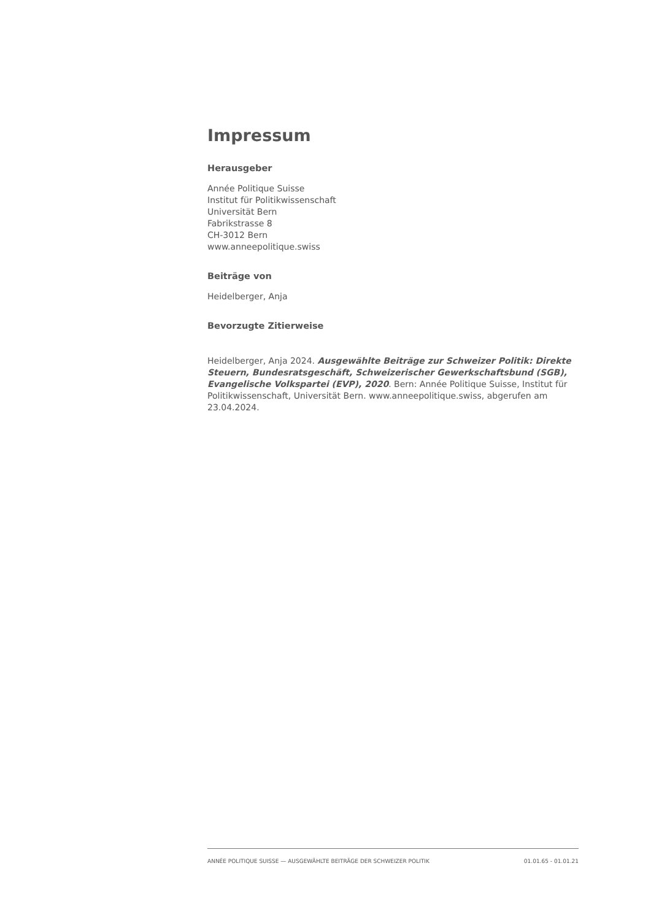Impressum
Herausgeber
Année Politique Suisse
Institut für Politikwissenschaft
Universität Bern
Fabrikstrasse 8
CH-3012 Bern
www.anneepolitique.swiss
Beiträge von
Heidelberger, Anja
Bevorzugte Zitierweise
Heidelberger, Anja 2024. Ausgewählte Beiträge zur Schweizer Politik: Direkte Steuern, Bundesratsgeschäft, Schweizerischer Gewerkschaftsbund (SGB), Evangelische Volkspartei (EVP), 2020. Bern: Année Politique Suisse, Institut für Politikwissenschaft, Universität Bern. www.anneepolitique.swiss, abgerufen am 23.04.2024.
ANNÉE POLITIQUE SUISSE — AUSGEWÄHLTE BEITRÄGE DER SCHWEIZER POLITIK 01.01.65 - 01.01.21